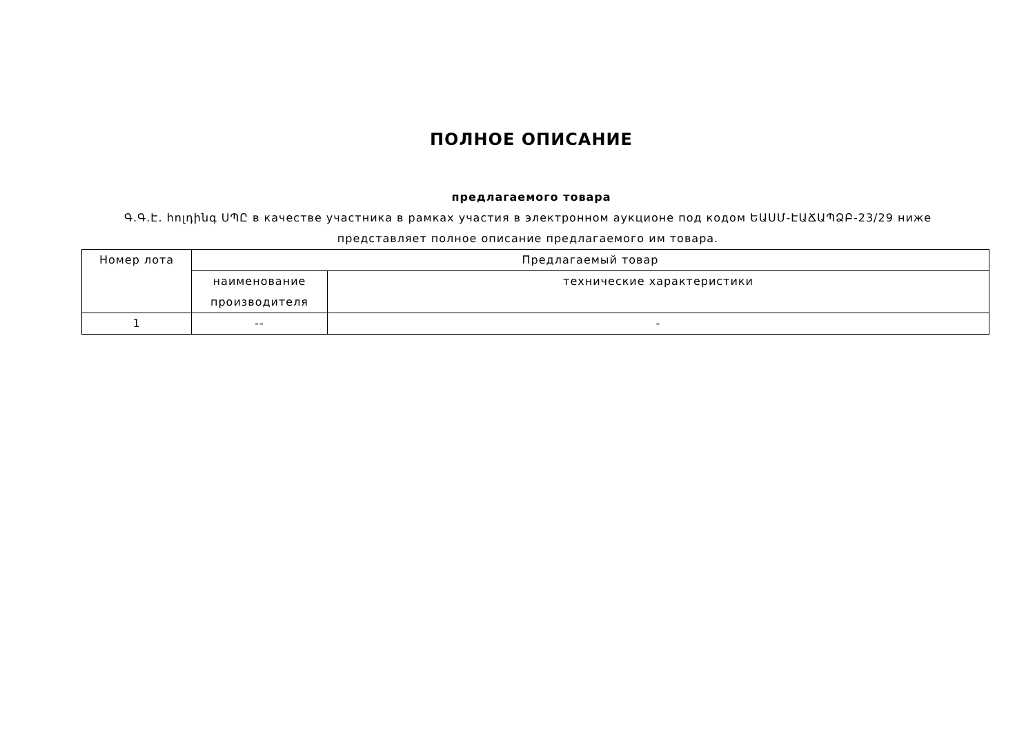ПОЛНОЕ ОПИСАНИЕ
предлагаемого товара
Գ.Գ.Է. հոլդինգ ՍՊԸ в качестве участника в рамках участия в электронном аукционе под кодом ԵԱՍՄ-ԷԱՃԱՊՁԲ-23/29 ниже представляет полное описание предлагаемого им товара.
| Номер лота | Предлагаемый товар | |
| --- | --- | --- |
| | наименование производителя | технические характеристики |
| 1 | -- | - |